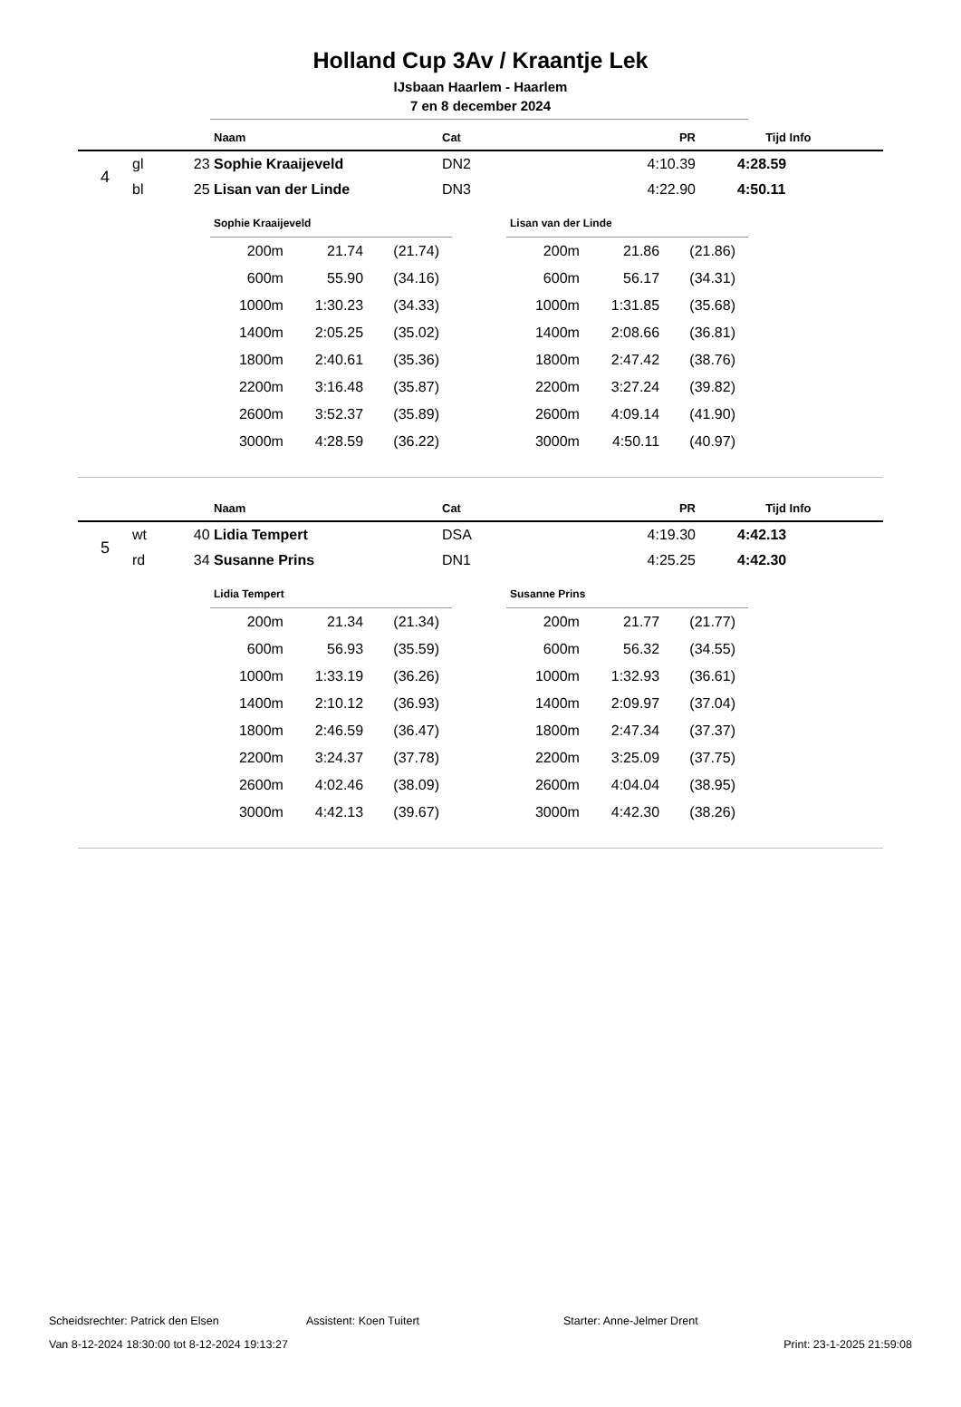Holland Cup 3Av / Kraantje Lek
IJsbaan Haarlem - Haarlem
7 en 8 december 2024
| | Naam | Cat | PR | Tijd | Info |
| 4 | gl | 23 | Sophie Kraaijeveld | DN2 | 4:10.39 | 4:28.59 |
| | bl | 25 | Lisan van der Linde | DN3 | 4:22.90 | 4:50.11 |
Sophie Kraaijeveld
| 200m | 21.74 | (21.74) | |
| 600m | 55.90 | (34.16) | |
| 1000m | 1:30.23 | (34.33) | |
| 1400m | 2:05.25 | (35.02) | |
| 1800m | 2:40.61 | (35.36) | |
| 2200m | 3:16.48 | (35.87) | |
| 2600m | 3:52.37 | (35.89) | |
| 3000m | 4:28.59 | (36.22) | |
Lisan van der Linde
| 200m | 21.86 | (21.86) | |
| 600m | 56.17 | (34.31) | |
| 1000m | 1:31.85 | (35.68) | |
| 1400m | 2:08.66 | (36.81) | |
| 1800m | 2:47.42 | (38.76) | |
| 2200m | 3:27.24 | (39.82) | |
| 2600m | 4:09.14 | (41.90) | |
| 3000m | 4:50.11 | (40.97) | |
| | Naam | Cat | PR | Tijd | Info |
| 5 | wt | 40 | Lidia Tempert | DSA | 4:19.30 | 4:42.13 |
| | rd | 34 | Susanne Prins | DN1 | 4:25.25 | 4:42.30 |
Lidia Tempert
| 200m | 21.34 | (21.34) | |
| 600m | 56.93 | (35.59) | |
| 1000m | 1:33.19 | (36.26) | |
| 1400m | 2:10.12 | (36.93) | |
| 1800m | 2:46.59 | (36.47) | |
| 2200m | 3:24.37 | (37.78) | |
| 2600m | 4:02.46 | (38.09) | |
| 3000m | 4:42.13 | (39.67) | |
Susanne Prins
| 200m | 21.77 | (21.77) | |
| 600m | 56.32 | (34.55) | |
| 1000m | 1:32.93 | (36.61) | |
| 1400m | 2:09.97 | (37.04) | |
| 1800m | 2:47.34 | (37.37) | |
| 2200m | 3:25.09 | (37.75) | |
| 2600m | 4:04.04 | (38.95) | |
| 3000m | 4:42.30 | (38.26) | |
Scheidsrechter: Patrick den Elsen Assistent: Koen Tuitert Starter: Anne-Jelmer Drent
Van 8-12-2024 18:30:00 tot 8-12-2024 19:13:27 Print: 23-1-2025 21:59:08